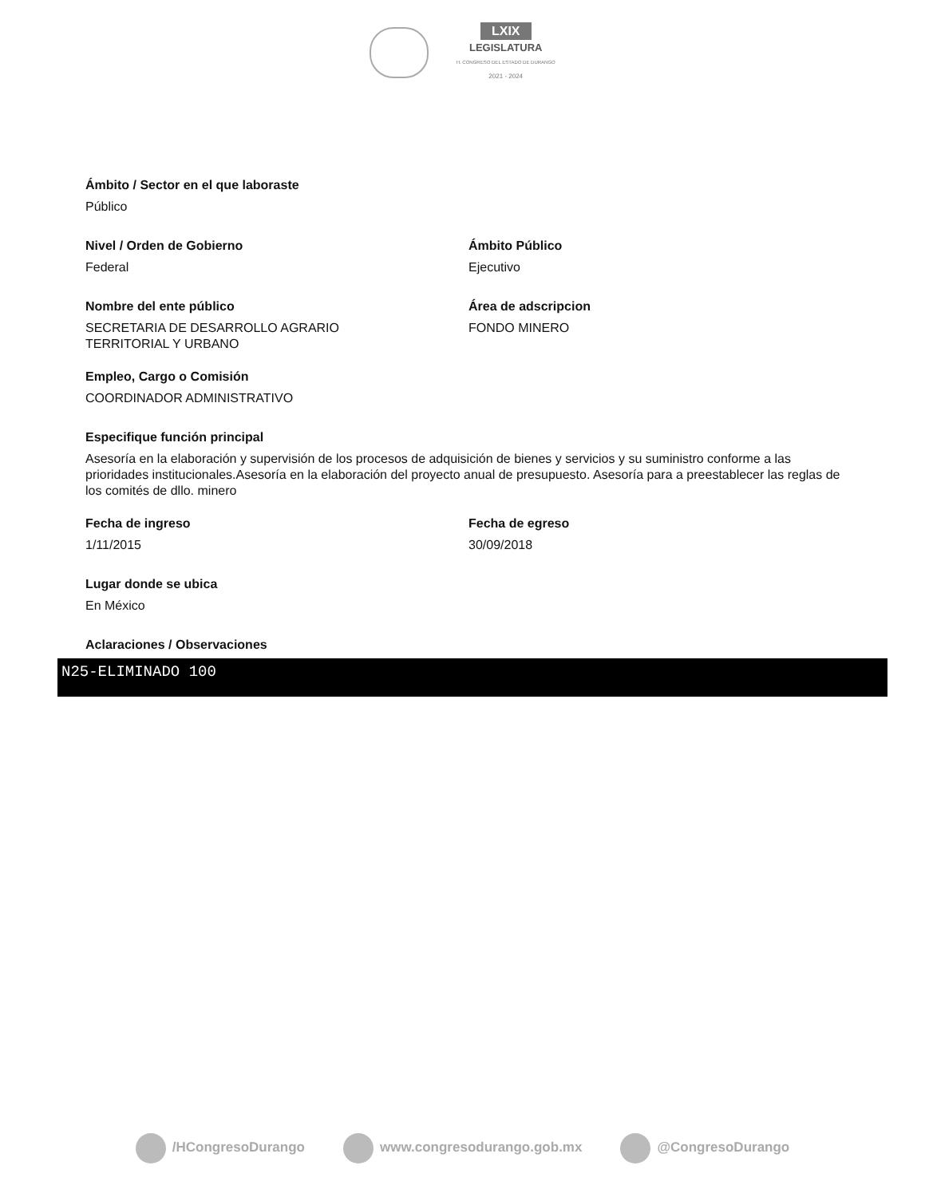LXIX
LEGISLATURA
H. CONGRESO DEL ESTADO DE DURANGO
2021 - 2024
Ámbito / Sector en el que laboraste
Público
Nivel / Orden de Gobierno
Federal
Ámbito Público
Ejecutivo
Nombre del ente público
SECRETARIA DE DESARROLLO AGRARIO
TERRITORIAL Y URBANO
Área de adscripcion
FONDO MINERO
Empleo, Cargo o Comisión
COORDINADOR ADMINISTRATIVO
Especifique función principal
Asesoría en la elaboración y supervisión de los procesos de adquisición de bienes y servicios y su suministro conforme a las prioridades institucionales.Asesoría en la elaboración del proyecto anual de presupuesto. Asesoría para a preestablecer las reglas de los comités de dllo. minero
Fecha de ingreso
1/11/2015
Fecha de egreso
30/09/2018
Lugar donde se ubica
En México
Aclaraciones / Observaciones
N25-ELIMINADO 100
/HCongresoDurango www.congresodurango.gob.mx @CongresoDurango